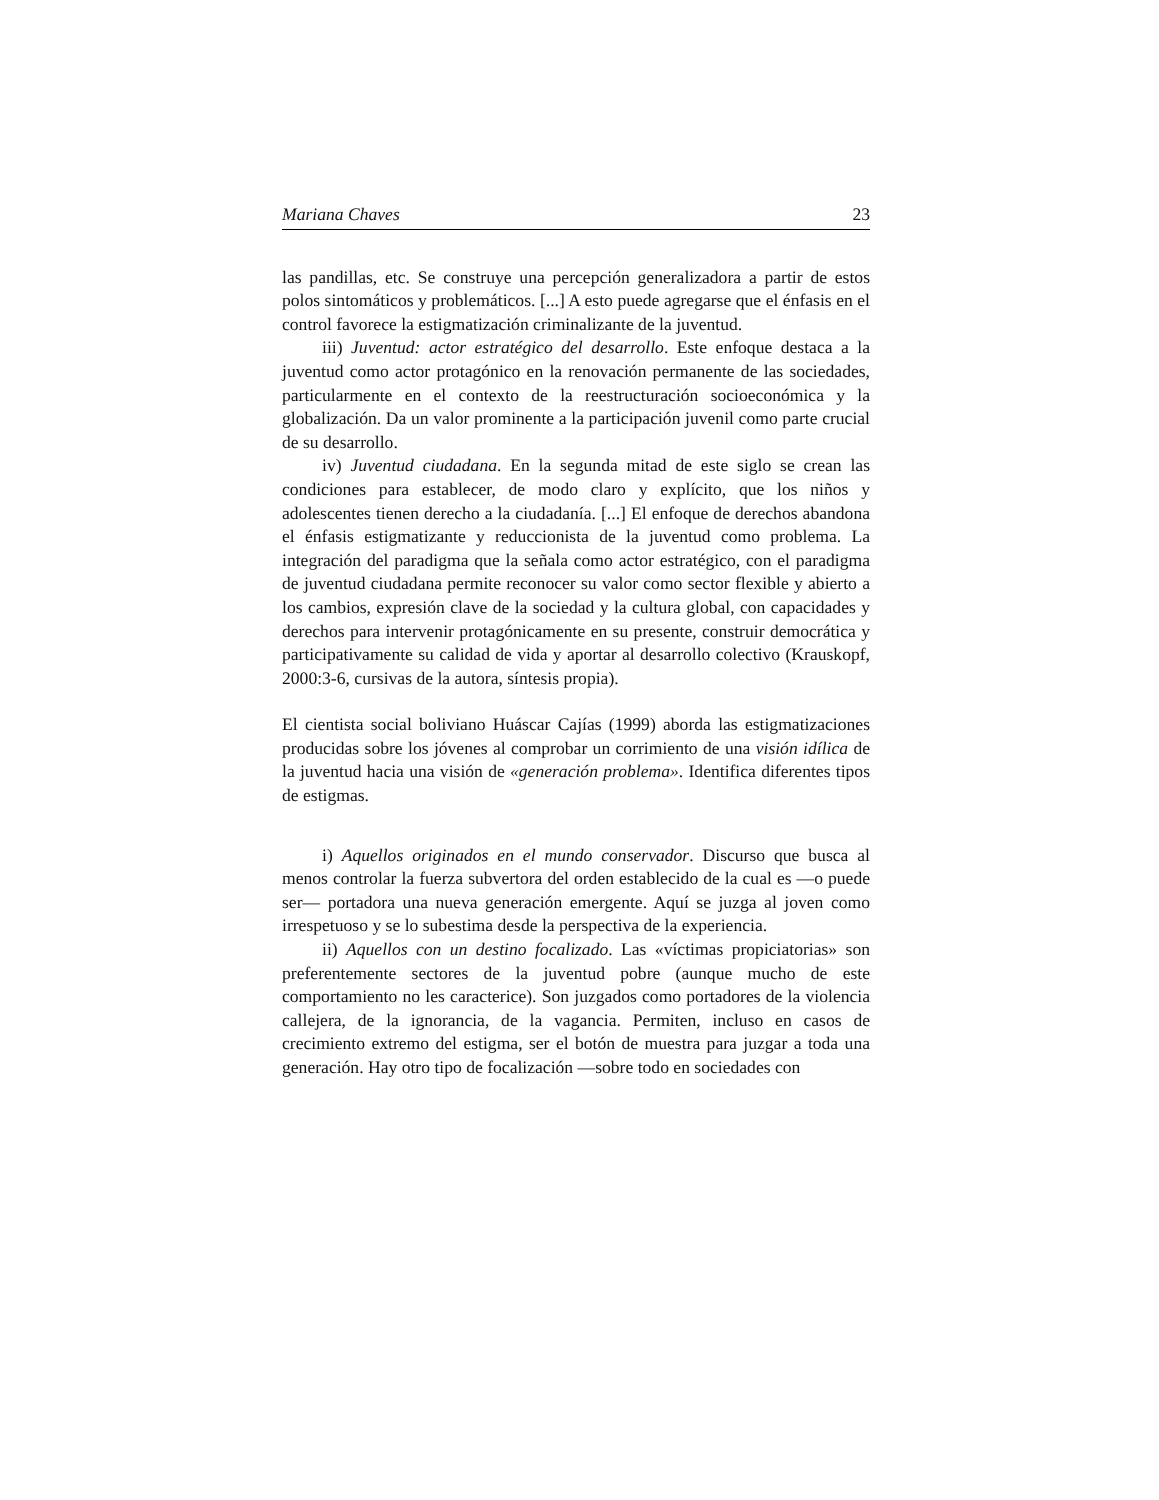Mariana Chaves 23
las pandillas, etc. Se construye una percepción generalizadora a partir de estos polos sintomáticos y problemáticos. [...] A esto puede agregarse que el énfasis en el control favorece la estigmatización criminalizante de la juventud.
iii) Juventud: actor estratégico del desarrollo. Este enfoque destaca a la juventud como actor protagónico en la renovación permanente de las sociedades, particularmente en el contexto de la reestructuración socioeconómica y la globalización. Da un valor prominente a la participación juvenil como parte crucial de su desarrollo.
iv) Juventud ciudadana. En la segunda mitad de este siglo se crean las condiciones para establecer, de modo claro y explícito, que los niños y adolescentes tienen derecho a la ciudadanía. [...] El enfoque de derechos abandona el énfasis estigmatizante y reduccionista de la juventud como problema. La integración del paradigma que la señala como actor estratégico, con el paradigma de juventud ciudadana permite reconocer su valor como sector flexible y abierto a los cambios, expresión clave de la sociedad y la cultura global, con capacidades y derechos para intervenir protagónicamente en su presente, construir democrática y participativamente su calidad de vida y aportar al desarrollo colectivo (Krauskopf, 2000:3-6, cursivas de la autora, síntesis propia).
El cientista social boliviano Huáscar Cajías (1999) aborda las estigmatizaciones producidas sobre los jóvenes al comprobar un corrimiento de una visión idílica de la juventud hacia una visión de «generación problema». Identifica diferentes tipos de estigmas.
i) Aquellos originados en el mundo conservador. Discurso que busca al menos controlar la fuerza subvertora del orden establecido de la cual es —o puede ser— portadora una nueva generación emergente. Aquí se juzga al joven como irrespetuoso y se lo subestima desde la perspectiva de la experiencia.
ii) Aquellos con un destino focalizado. Las «víctimas propiciatorias» son preferentemente sectores de la juventud pobre (aunque mucho de este comportamiento no les caracterice). Son juzgados como portadores de la violencia callejera, de la ignorancia, de la vagancia. Permiten, incluso en casos de crecimiento extremo del estigma, ser el botón de muestra para juzgar a toda una generación. Hay otro tipo de focalización —sobre todo en sociedades con